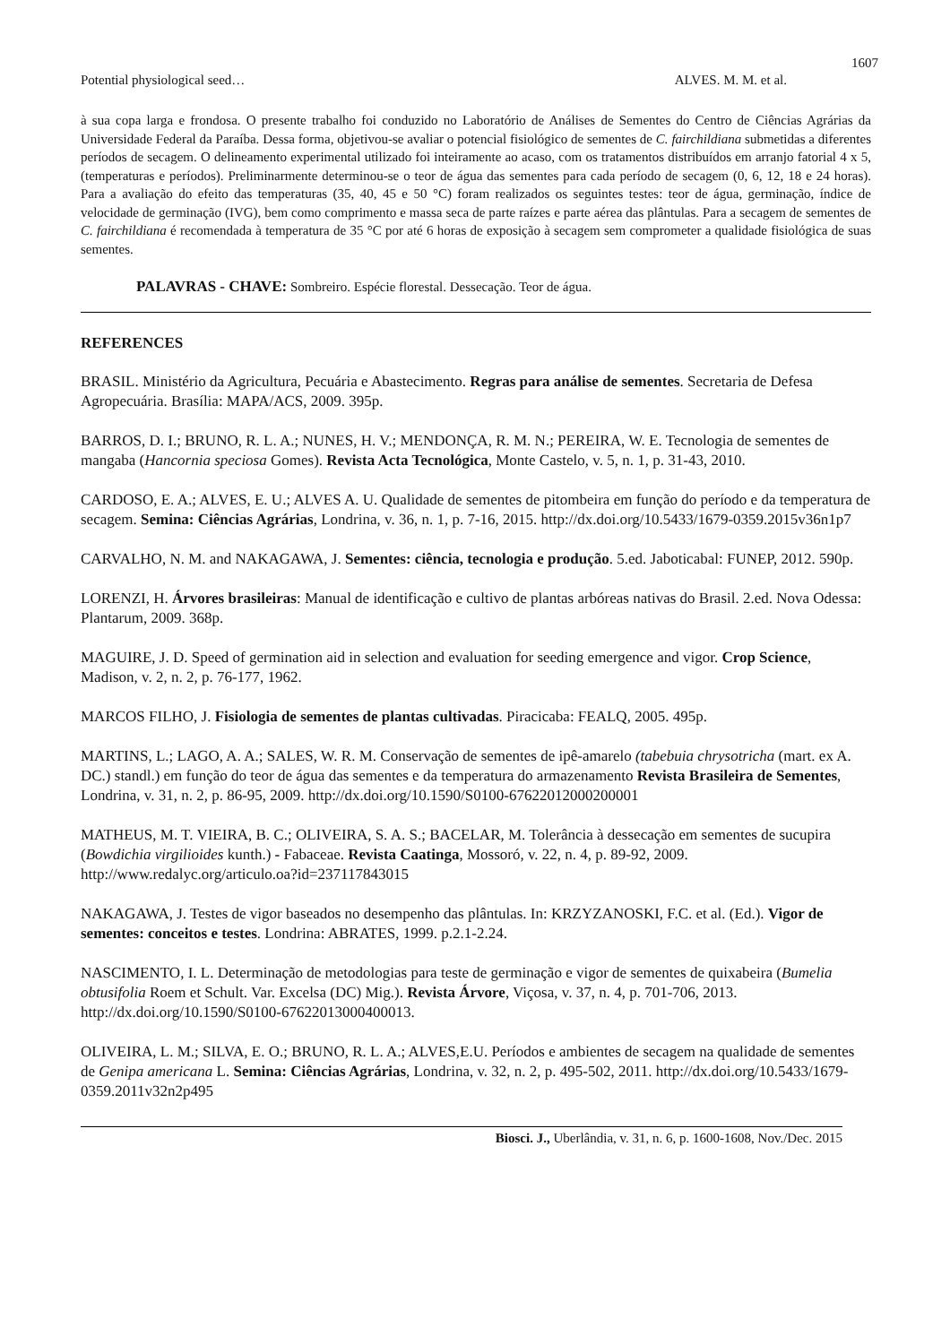1607
Potential physiological seed… ALVES. M. M. et al.
à sua copa larga e frondosa. O presente trabalho foi conduzido no Laboratório de Análises de Sementes do Centro de Ciências Agrárias da Universidade Federal da Paraíba. Dessa forma, objetivou-se avaliar o potencial fisiológico de sementes de C. fairchildiana submetidas a diferentes períodos de secagem. O delineamento experimental utilizado foi inteiramente ao acaso, com os tratamentos distribuídos em arranjo fatorial 4 x 5,(temperaturas e períodos). Preliminarmente determinou-se o teor de água das sementes para cada período de secagem (0, 6, 12, 18 e 24 horas). Para a avaliação do efeito das temperaturas (35, 40, 45 e 50 °C) foram realizados os seguintes testes: teor de água, germinação, índice de velocidade de germinação (IVG), bem como comprimento e massa seca de parte raízes e parte aérea das plântulas. Para a secagem de sementes de C. fairchildiana é recomendada à temperatura de 35 °C por até 6 horas de exposição à secagem sem comprometer a qualidade fisiológica de suas sementes.
PALAVRAS - CHAVE: Sombreiro. Espécie florestal. Dessecação. Teor de água.
REFERENCES
BRASIL. Ministério da Agricultura, Pecuária e Abastecimento. Regras para análise de sementes. Secretaria de Defesa Agropecuária. Brasília: MAPA/ACS, 2009. 395p.
BARROS, D. I.; BRUNO, R. L. A.; NUNES, H. V.; MENDONÇA, R. M. N.; PEREIRA, W. E. Tecnologia de sementes de mangaba (Hancornia speciosa Gomes). Revista Acta Tecnológica, Monte Castelo, v. 5, n. 1, p. 31-43, 2010.
CARDOSO, E. A.; ALVES, E. U.; ALVES A. U. Qualidade de sementes de pitombeira em função do período e da temperatura de secagem. Semina: Ciências Agrárias, Londrina, v. 36, n. 1, p. 7-16, 2015. http://dx.doi.org/10.5433/1679-0359.2015v36n1p7
CARVALHO, N. M. and NAKAGAWA, J. Sementes: ciência, tecnologia e produção. 5.ed. Jaboticabal: FUNEP, 2012. 590p.
LORENZI, H. Árvores brasileiras: Manual de identificação e cultivo de plantas arbóreas nativas do Brasil. 2.ed. Nova Odessa: Plantarum, 2009. 368p.
MAGUIRE, J. D. Speed of germination aid in selection and evaluation for seeding emergence and vigor. Crop Science, Madison, v. 2, n. 2, p. 76-177, 1962.
MARCOS FILHO, J. Fisiologia de sementes de plantas cultivadas. Piracicaba: FEALQ, 2005. 495p.
MARTINS, L.; LAGO, A. A.; SALES, W. R. M. Conservação de sementes de ipê-amarelo (tabebuia chrysotricha (mart. ex A. DC.) standl.) em função do teor de água das sementes e da temperatura do armazenamento Revista Brasileira de Sementes, Londrina, v. 31, n. 2, p. 86-95, 2009. http://dx.doi.org/10.1590/S0100-67622012000200001
MATHEUS, M. T. VIEIRA, B. C.; OLIVEIRA, S. A. S.; BACELAR, M. Tolerância à dessecação em sementes de sucupira (Bowdichia virgilioides kunth.) - Fabaceae. Revista Caatinga, Mossoró, v. 22, n. 4, p. 89-92, 2009. http://www.redalyc.org/articulo.oa?id=237117843015
NAKAGAWA, J. Testes de vigor baseados no desempenho das plântulas. In: KRZYZANOSKI, F.C. et al. (Ed.). Vigor de sementes: conceitos e testes. Londrina: ABRATES, 1999. p.2.1-2.24.
NASCIMENTO, I. L. Determinação de metodologias para teste de germinação e vigor de sementes de quixabeira (Bumelia obtusifolia Roem et Schult. Var. Excelsa (DC) Mig.). Revista Árvore, Viçosa, v. 37, n. 4, p. 701-706, 2013. http://dx.doi.org/10.1590/S0100-67622013000400013.
OLIVEIRA, L. M.; SILVA, E. O.; BRUNO, R. L. A.; ALVES,E.U. Períodos e ambientes de secagem na qualidade de sementes de Genipa americana L. Semina: Ciências Agrárias, Londrina, v. 32, n. 2, p. 495-502, 2011. http://dx.doi.org/10.5433/1679-0359.2011v32n2p495
Biosci. J., Uberlândia, v. 31, n. 6, p. 1600-1608, Nov./Dec. 2015